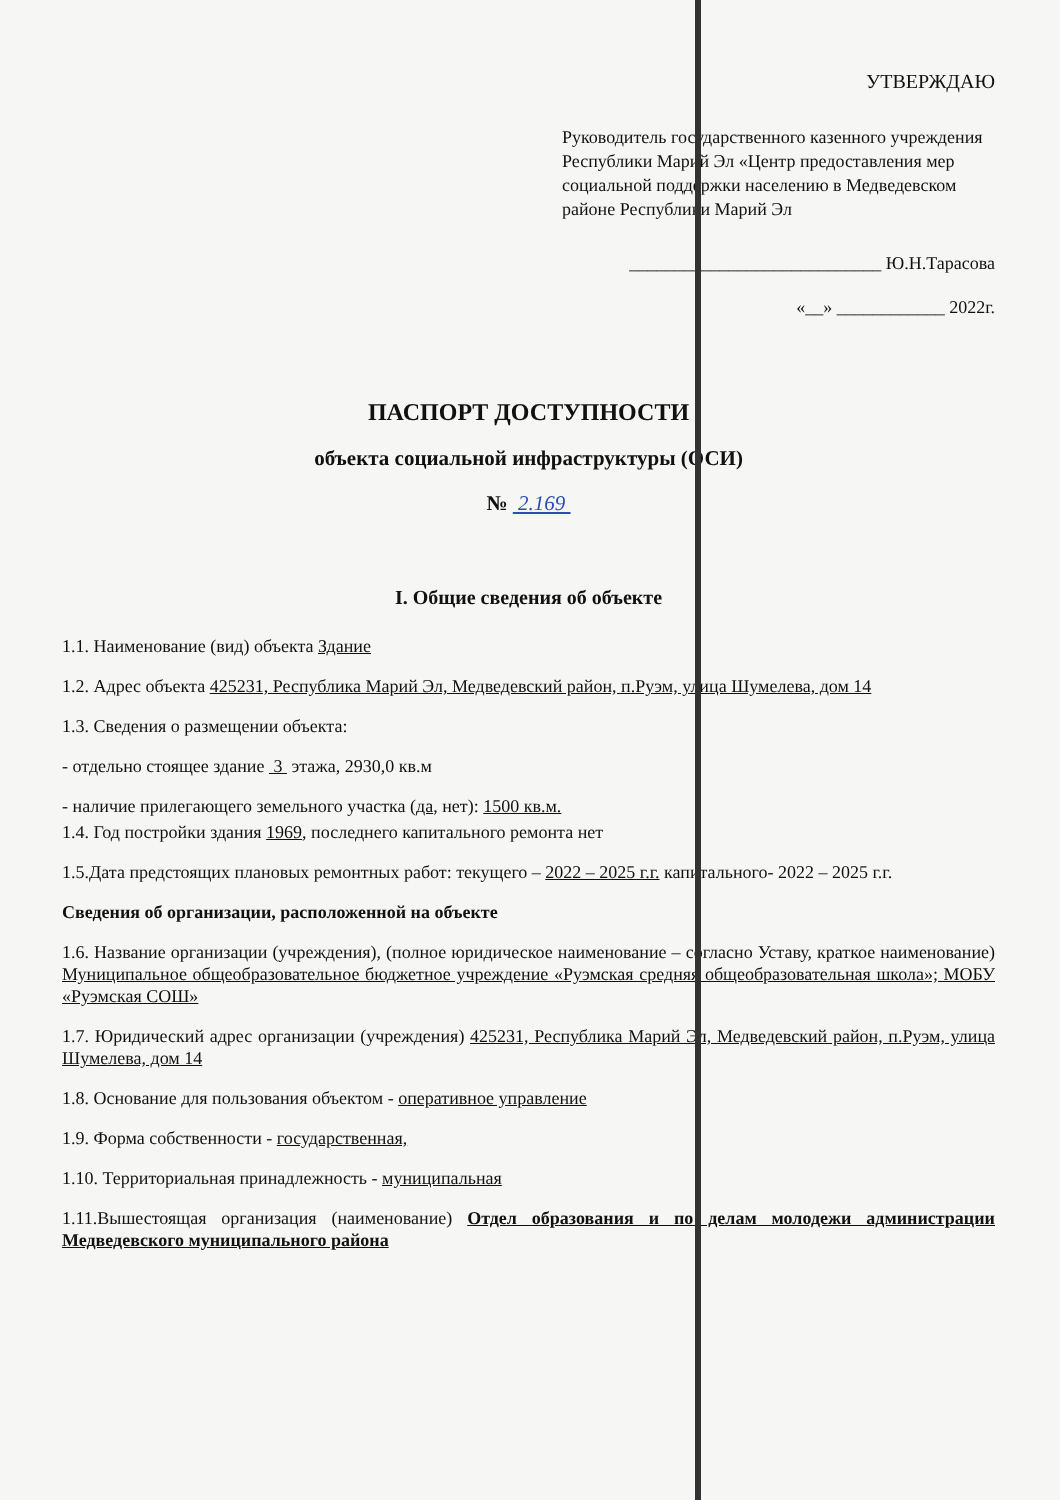УТВЕРЖДАЮ
Руководитель государственного казенного учреждения Республики Марий Эл «Центр предоставления мер социальной поддержки населению в Медведевском районе Республики Марий Эл
____________________________ Ю.Н.Тарасова
«__» ____________ 2022г.
ПАСПОРТ ДОСТУПНОСТИ
объекта социальной инфраструктуры (ОСИ)
№ 2.169
I. Общие сведения об объекте
1.1. Наименование (вид) объекта Здание
1.2. Адрес объекта 425231, Республика Марий Эл, Медведевский район, п.Руэм, улица Шумелева, дом 14
1.3. Сведения о размещении объекта:
- отдельно стоящее здание 3 этажа, 2930,0 кв.м
- наличие прилегающего земельного участка (да, нет): 1500 кв.м.
1.4. Год постройки здания 1969, последнего капитального ремонта нет
1.5.Дата предстоящих плановых ремонтных работ: текущего – 2022 – 2025 г.г. капитального- 2022 – 2025 г.г.
Сведения об организации, расположенной на объекте
1.6. Название организации (учреждения), (полное юридическое наименование – согласно Уставу, краткое наименование) Муниципальное общеобразовательное бюджетное учреждение «Руэмская средняя общеобразовательная школа»; МОБУ «Руэмская СОШ»
1.7. Юридический адрес организации (учреждения) 425231, Республика Марий Эл, Медведевский район, п.Руэм, улица Шумелева, дом 14
1.8. Основание для пользования объектом - оперативное управление
1.9. Форма собственности - государственная,
1.10. Территориальная принадлежность - муниципальная
1.11.Вышестоящая организация (наименование) Отдел образования и по делам молодежи администрации Медведевского муниципального района